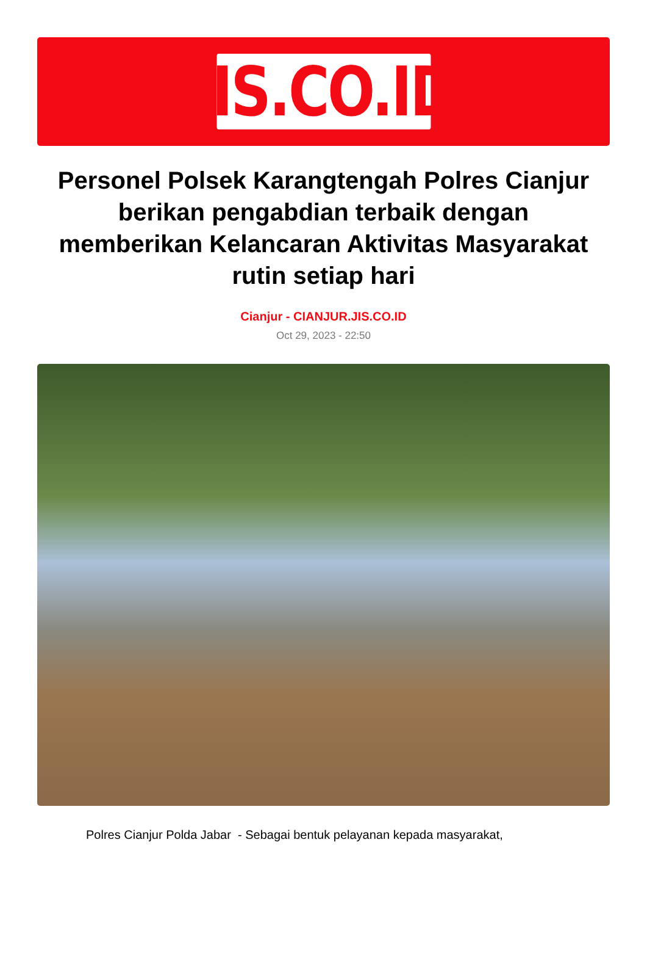JIS.CO.ID
Personel Polsek Karangtengah Polres Cianjur berikan pengabdian terbaik dengan memberikan Kelancaran Aktivitas Masyarakat rutin setiap hari
Cianjur - CIANJUR.JIS.CO.ID
Oct 29, 2023 - 22:50
Polres Cianjur Polda Jabar - Sebagai bentuk pelayanan kepada masyarakat,